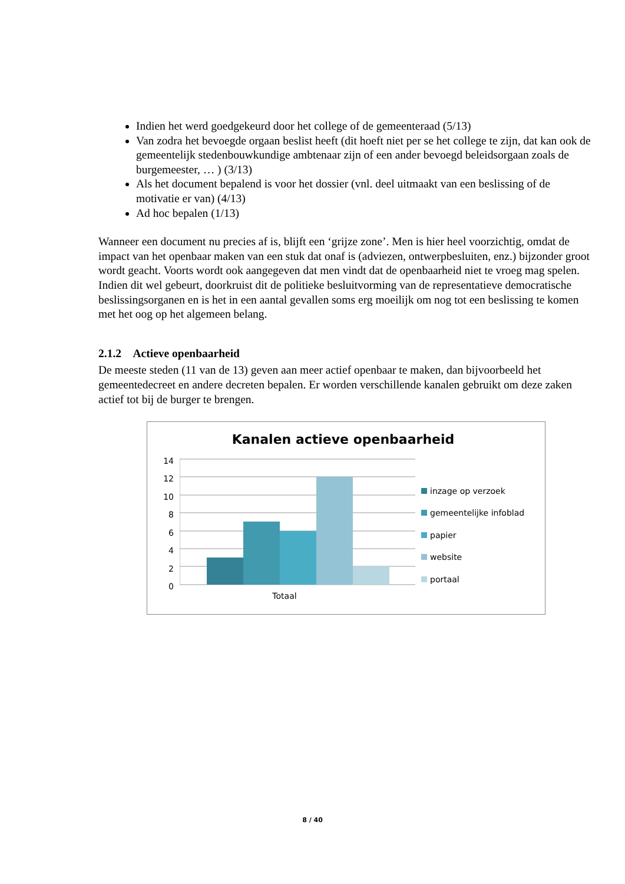Indien het werd goedgekeurd door het college of de gemeenteraad (5/13)
Van zodra het bevoegde orgaan beslist heeft (dit hoeft niet per se het college te zijn, dat kan ook de gemeentelijk stedenbouwkundige ambtenaar zijn of een ander bevoegd beleidsorgaan zoals de burgemeester, … ) (3/13)
Als het document bepalend is voor het dossier (vnl. deel uitmaakt van een beslissing of de motivatie er van) (4/13)
Ad hoc bepalen (1/13)
Wanneer een document nu precies af is, blijft een ‘grijze zone’. Men is hier heel voorzichtig, omdat de impact van het openbaar maken van een stuk dat onaf is (adviezen, ontwerpbesluiten, enz.) bijzonder groot wordt geacht. Voorts wordt ook aangegeven dat men vindt dat de openbaarheid niet te vroeg mag spelen. Indien dit wel gebeurt, doorkruist dit de politieke besluitvorming van de representatieve democratische beslissingsorganen en is het in een aantal gevallen soms erg moeilijk om nog tot een beslissing te komen met het oog op het algemeen belang.
2.1.2 Actieve openbaarheid
De meeste steden (11 van de 13) geven aan meer actief openbaar te maken, dan bijvoorbeeld het gemeentedecreet en andere decreten bepalen. Er worden verschillende kanalen gebruikt om deze zaken actief tot bij de burger te brengen.
Kanalen actieve openbaarheid
14
12
10
8
6
4
2
0
Totaal
inzage op verzoek
gemeentelijke infoblad
papier
website
portaal
8 / 40